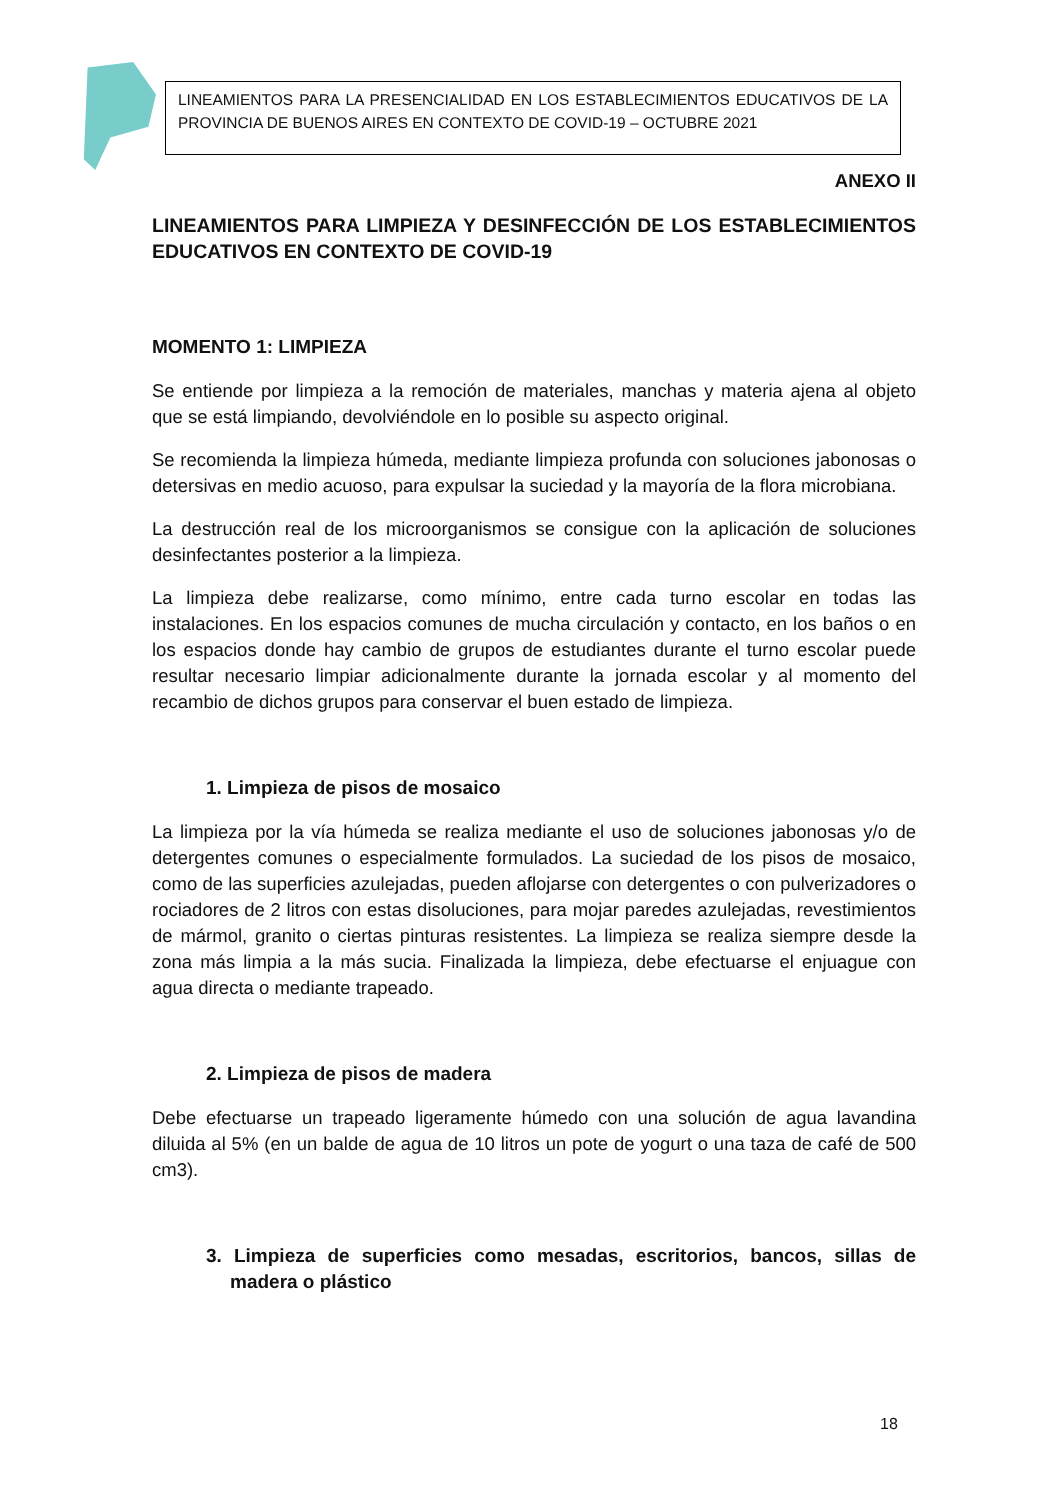LINEAMIENTOS PARA LA PRESENCIALIDAD EN LOS ESTABLECIMIENTOS EDUCATIVOS DE LA PROVINCIA DE BUENOS AIRES EN CONTEXTO DE COVID-19 – OCTUBRE 2021
ANEXO II
LINEAMIENTOS PARA LIMPIEZA Y DESINFECCIÓN DE LOS ESTABLECIMIENTOS EDUCATIVOS EN CONTEXTO DE COVID-19
MOMENTO 1: LIMPIEZA
Se entiende por limpieza a la remoción de materiales, manchas y materia ajena al objeto que se está limpiando, devolviéndole en lo posible su aspecto original.
Se recomienda la limpieza húmeda, mediante limpieza profunda con soluciones jabonosas o detersivas en medio acuoso, para expulsar la suciedad y la mayoría de la flora microbiana.
La destrucción real de los microorganismos se consigue con la aplicación de soluciones desinfectantes posterior a la limpieza.
La limpieza debe realizarse, como mínimo, entre cada turno escolar en todas las instalaciones. En los espacios comunes de mucha circulación y contacto, en los baños o en los espacios donde hay cambio de grupos de estudiantes durante el turno escolar puede resultar necesario limpiar adicionalmente durante la jornada escolar y al momento del recambio de dichos grupos para conservar el buen estado de limpieza.
1. Limpieza de pisos de mosaico
La limpieza por la vía húmeda se realiza mediante el uso de soluciones jabonosas y/o de detergentes comunes o especialmente formulados. La suciedad de los pisos de mosaico, como de las superficies azulejadas, pueden aflojarse con detergentes o con pulverizadores o rociadores de 2 litros con estas disoluciones, para mojar paredes azulejadas, revestimientos de mármol, granito o ciertas pinturas resistentes. La limpieza se realiza siempre desde la zona más limpia a la más sucia. Finalizada la limpieza, debe efectuarse el enjuague con agua directa o mediante trapeado.
2. Limpieza de pisos de madera
Debe efectuarse un trapeado ligeramente húmedo con una solución de agua lavandina diluida al 5% (en un balde de agua de 10 litros un pote de yogurt o una taza de café de 500 cm3).
3. Limpieza de superficies como mesadas, escritorios, bancos, sillas de madera o plástico
18